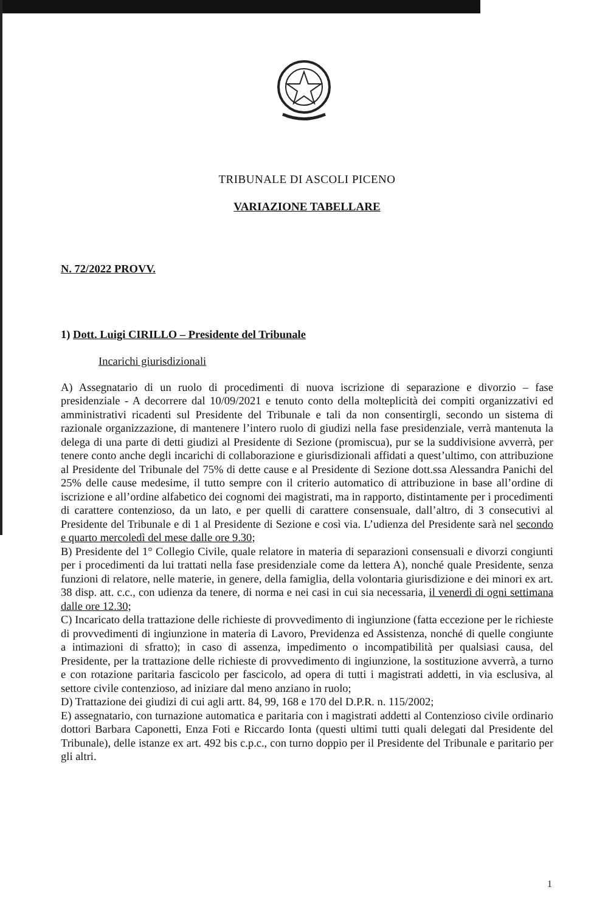TRIBUNALE DI ASCOLI PICENO
VARIAZIONE TABELLARE
N. 72/2022 PROVV.
1) Dott. Luigi CIRILLO – Presidente del Tribunale
Incarichi giurisdizionali
A) Assegnatario di un ruolo di procedimenti di nuova iscrizione di separazione e divorzio – fase presidenziale - A decorrere dal 10/09/2021 e tenuto conto della molteplicità dei compiti organizzativi ed amministrativi ricadenti sul Presidente del Tribunale e tali da non consentirgli, secondo un sistema di razionale organizzazione, di mantenere l’intero ruolo di giudizi nella fase presidenziale, verrà mantenuta la delega di una parte di detti giudizi al Presidente di Sezione (promiscua), pur se la suddivisione avverrà, per tenere conto anche degli incarichi di collaborazione e giurisdizionali affidati a quest’ultimo, con attribuzione al Presidente del Tribunale del 75% di dette cause e al Presidente di Sezione dott.ssa Alessandra Panichi del 25% delle cause medesime, il tutto sempre con il criterio automatico di attribuzione in base all’ordine di iscrizione e all’ordine alfabetico dei cognomi dei magistrati, ma in rapporto, distintamente per i procedimenti di carattere contenzioso, da un lato, e per quelli di carattere consensuale, dall’altro, di 3 consecutivi al Presidente del Tribunale e di 1 al Presidente di Sezione e così via. L’udienza del Presidente sarà nel secondo e quarto mercoledì del mese dalle ore 9.30;
B) Presidente del 1° Collegio Civile, quale relatore in materia di separazioni consensuali e divorzi congiunti per i procedimenti da lui trattati nella fase presidenziale come da lettera A), nonché quale Presidente, senza funzioni di relatore, nelle materie, in genere, della famiglia, della volontaria giurisdizione e dei minori ex art. 38 disp. att. c.c., con udienza da tenere, di norma e nei casi in cui sia necessaria, il venerdì di ogni settimana dalle ore 12.30;
C) Incaricato della trattazione delle richieste di provvedimento di ingiunzione (fatta eccezione per le richieste di provvedimenti di ingiunzione in materia di Lavoro, Previdenza ed Assistenza, nonché di quelle congiunte a intimazioni di sfratto); in caso di assenza, impedimento o incompatibilità per qualsiasi causa, del Presidente, per la trattazione delle richieste di provvedimento di ingiunzione, la sostituzione avverrà, a turno e con rotazione paritaria fascicolo per fascicolo, ad opera di tutti i magistrati addetti, in via esclusiva, al settore civile contenzioso, ad iniziare dal meno anziano in ruolo;
D) Trattazione dei giudizi di cui agli artt. 84, 99, 168 e 170 del D.P.R. n. 115/2002;
E) assegnatario, con turnazione automatica e paritaria con i magistrati addetti al Contenzioso civile ordinario dottori Barbara Caponetti, Enza Foti e Riccardo Ionta (questi ultimi tutti quali delegati dal Presidente del Tribunale), delle istanze ex art. 492 bis c.p.c., con turno doppio per il Presidente del Tribunale e paritario per gli altri.
1